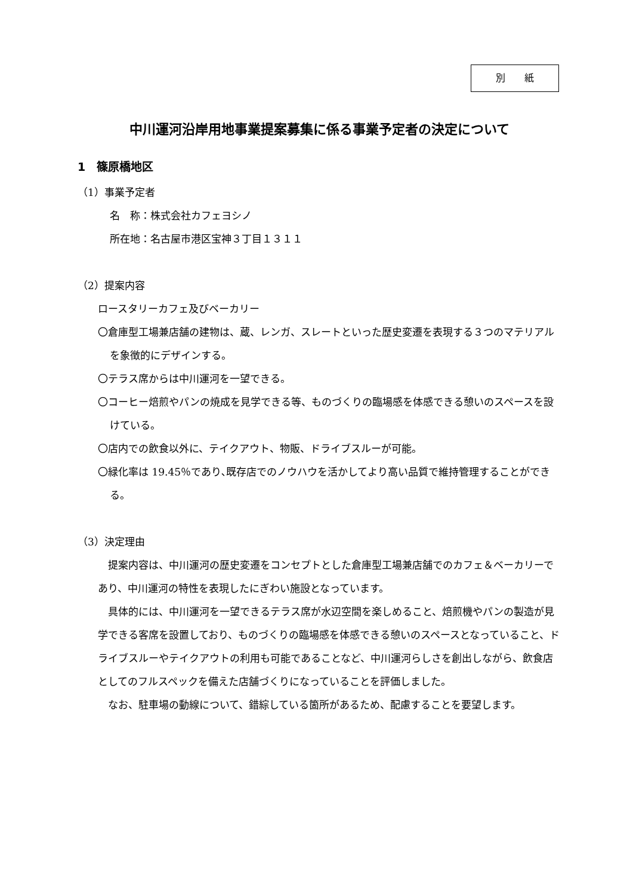別　　紙
中川運河沿岸用地事業提案募集に係る事業予定者の決定について
1　篠原橋地区
（1）事業予定者
名　称：株式会社カフェヨシノ
所在地：名古屋市港区宝神３丁目１３１１
（2）提案内容
ロースタリーカフェ及びベーカリー
〇倉庫型工場兼店舗の建物は、蔵、レンガ、スレートといった歴史変遷を表現する３つのマテリアルを象徴的にデザインする。
〇テラス席からは中川運河を一望できる。
〇コーヒー焙煎やパンの焼成を見学できる等、ものづくりの臨場感を体感できる憩いのスペースを設けている。
〇店内での飲食以外に、テイクアウト、物販、ドライブスルーが可能。
〇緑化率は 19.45％であり､既存店でのノウハウを活かしてより高い品質で維持管理することができる。
（3）決定理由
　提案内容は、中川運河の歴史変遷をコンセプトとした倉庫型工場兼店舗でのカフェ＆ベーカリーであり、中川運河の特性を表現したにぎわい施設となっています。
　具体的には、中川運河を一望できるテラス席が水辺空間を楽しめること、焙煎機やパンの製造が見学できる客席を設置しており、ものづくりの臨場感を体感できる憩いのスペースとなっていること、ドライブスルーやテイクアウトの利用も可能であることなど、中川運河らしさを創出しながら、飲食店としてのフルスペックを備えた店舗づくりになっていることを評価しました。
　なお、駐車場の動線について、錯綜している箇所があるため、配慮することを要望します。